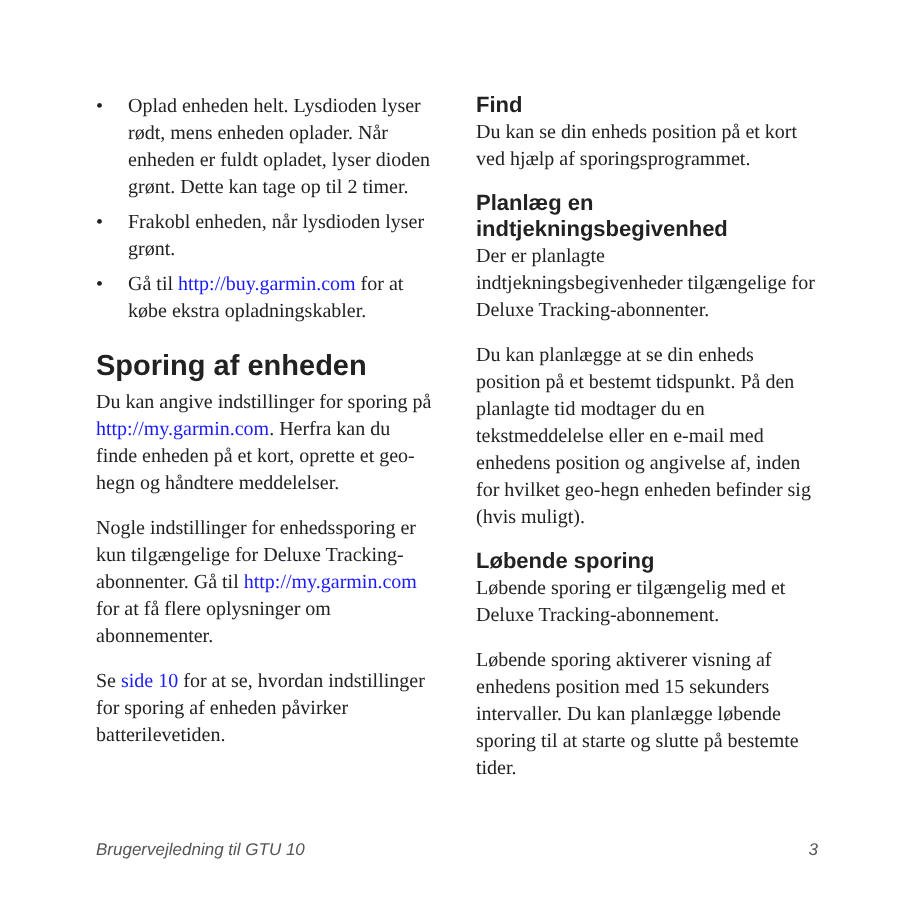• Oplad enheden helt. Lysdioden lyser rødt, mens enheden oplader. Når enheden er fuldt opladet, lyser dioden grønt. Dette kan tage op til 2 timer.
• Frakobl enheden, når lysdioden lyser grønt.
• Gå til http://buy.garmin.com for at købe ekstra opladningskabler.
Sporing af enheden
Du kan angive indstillinger for sporing på http://my.garmin.com. Herfra kan du finde enheden på et kort, oprette et geo-hegn og håndtere meddelelser.
Nogle indstillinger for enhedssporing er kun tilgængelige for Deluxe Tracking-abonnenter. Gå til http://my.garmin.com for at få flere oplysninger om abonnementer.
Se side 10 for at se, hvordan indstillinger for sporing af enheden påvirker batterilevetiden.
Find
Du kan se din enheds position på et kort ved hjælp af sporingsprogrammet.
Planlæg en indtjekningsbegivenhed
Der er planlagte indtjekningsbegivenheder tilgængelige for Deluxe Tracking-abonnenter.
Du kan planlægge at se din enheds position på et bestemt tidspunkt. På den planlagte tid modtager du en tekstmeddelelse eller en e-mail med enhedens position og angivelse af, inden for hvilket geo-hegn enheden befinder sig (hvis muligt).
Løbende sporing
Løbende sporing er tilgængelig med et Deluxe Tracking-abonnement.
Løbende sporing aktiverer visning af enhedens position med 15 sekunders intervaller. Du kan planlægge løbende sporing til at starte og slutte på bestemte tider.
Brugervejledning til GTU 10 3